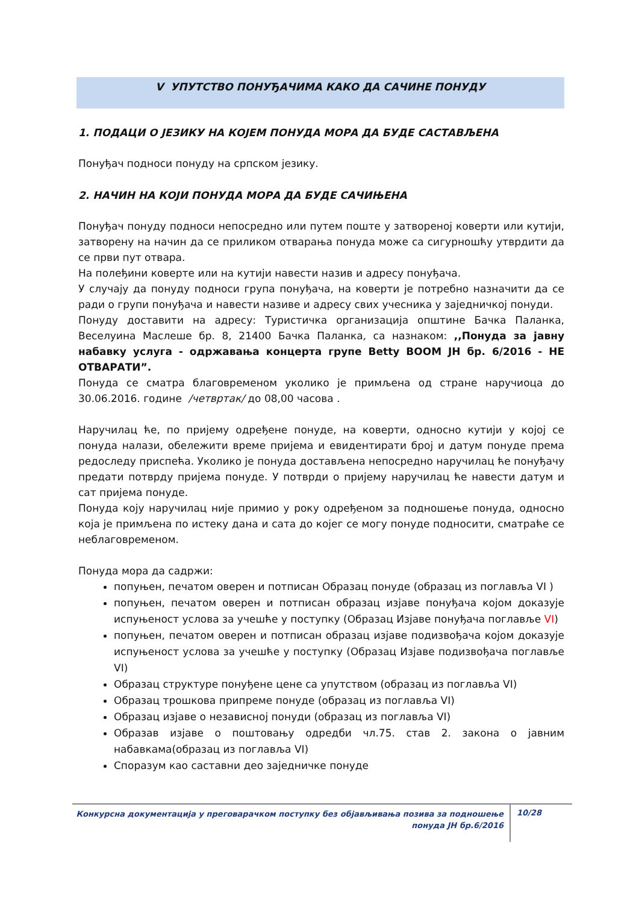V УПУТСТВО ПОНУЂАЧИМА КАКО ДА САЧИНЕ ПОНУДУ
1. ПОДАЦИ О ЈЕЗИКУ НА КОЈЕМ ПОНУДА МОРА ДА БУДЕ САСТАВЉЕНА
Понуђач подноси понуду на српском језику.
2. НАЧИН НА КОЈИ ПОНУДА МОРА ДА БУДЕ САЧИЊЕНА
Понуђач понуду подноси непосредно или путем поште у затвореној коверти или кутији, затворену на начин да се приликом отварања понуда може са сигурношћу утврдити да се први пут отвара.
На полеђини коверте или на кутији навести назив и адресу понуђача.
У случају да понуду подноси група понуђача, на коверти је потребно назначити да се ради о групи понуђача и навести називе и адресу свих учесника у заједничкој понуди.
Понуду доставити на адресу: Туристичка организација општине Бачка Паланка, Веселуина Маслеше бр. 8, 21400 Бачка Паланка, са назнаком: ,,Понуда за јавну набавку услуга - одржавања концерта групе Betty BOOM ЈН бр. 6/2016 - НЕ ОТВАРАТИ”.
Понуда се сматра благовременом уколико је примљена од стране наручиоца до 30.06.2016. године /четвртак/ до 08,00 часова .
Наручилац ће, по пријему одређене понуде, на коверти, односно кутији у којој се понуда налази, обележити време пријема и евидентирати број и датум понуде према редоследу приспећа. Уколико је понуда достављена непосредно наручилац ће понуђачу предати потврду пријема понуде. У потврди о пријему наручилац ће навести датум и сат пријема понуде.
Понуда коју наручилац није примио у року одређеном за подношење понуда, односно која је примљена по истеку дана и сата до којег се могу понуде подносити, сматраће се неблаговременом.
Понуда мора да садржи:
попуњен, печатом оверен и потписан Образац понуде (образац из поглавља VI )
попуњен, печатом оверен и потписан образац изјаве понуђача којом доказује испуњеност услова за учешће у поступку (Образац Изјаве понуђача поглавље VI)
попуњен, печатом оверен и потписан образац изјаве подизвођача којом доказује испуњеност услова за учешће у поступку (Образац Изјаве подизвођача поглавље VI)
Образац структуре понуђене цене са упутством (образац из поглавља VI)
Образац трошкова припреме понуде (образац из поглавља VI)
Образац изјаве о независној понуди (образац из поглавља VI)
Образав изјаве о поштовању одредби чл.75. став 2. закона о јавним набавкама(образац из поглавља VI)
Споразум као саставни део заједничке понуде
Конкурсна документација у преговарачком поступку без објављивања позива за подношење понуда ЈН бр.6/2016
10/28